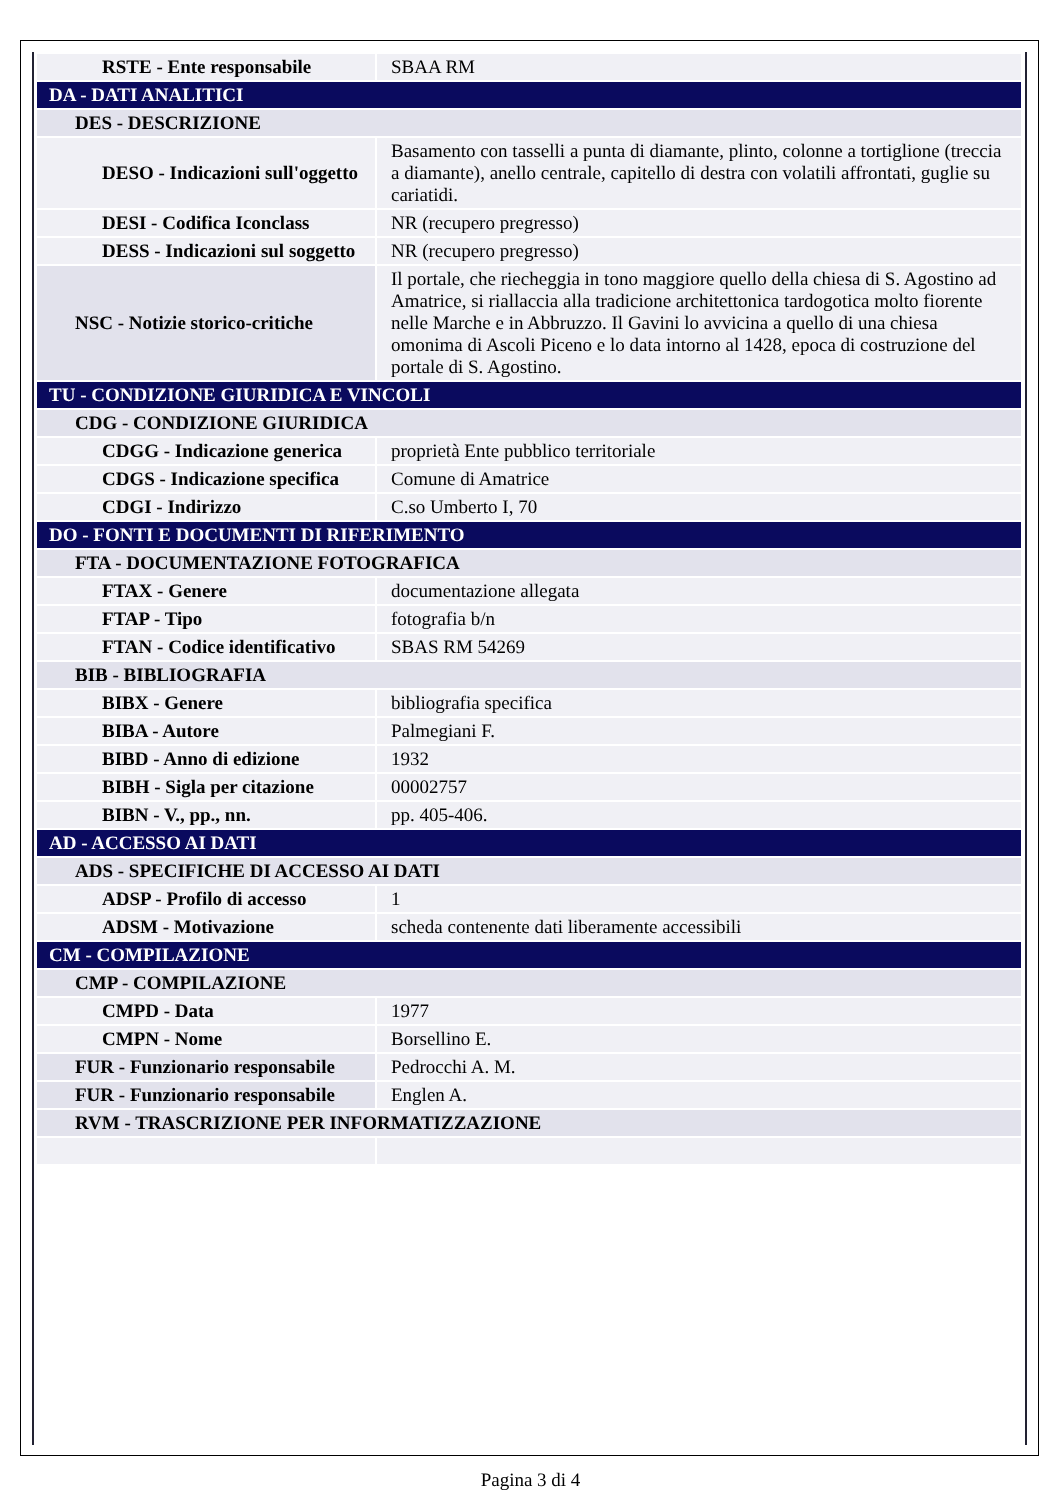| RSTE - Ente responsabile | SBAA RM |
| DA - DATI ANALITICI | |
| DES - DESCRIZIONE | |
| DESO - Indicazioni sull'oggetto | Basamento con tasselli a punta di diamante, plinto, colonne a tortiglione (treccia a diamante), anello centrale, capitello di destra con volatili affrontati, guglie su cariatidi. |
| DESI - Codifica Iconclass | NR (recupero pregresso) |
| DESS - Indicazioni sul soggetto | NR (recupero pregresso) |
| NSC - Notizie storico-critiche | Il portale, che riecheggia in tono maggiore quello della chiesa di S. Agostino ad Amatrice, si riallaccia alla tradicione architettonica tardogotica molto fiorente nelle Marche e in Abbruzzo. Il Gavini lo avvicina a quello di una chiesa omonima di Ascoli Piceno e lo data intorno al 1428, epoca di costruzione del portale di S. Agostino. |
| TU - CONDIZIONE GIURIDICA E VINCOLI | |
| CDG - CONDIZIONE GIURIDICA | |
| CDGG - Indicazione generica | proprietà Ente pubblico territoriale |
| CDGS - Indicazione specifica | Comune di Amatrice |
| CDGI - Indirizzo | C.so Umberto I, 70 |
| DO - FONTI E DOCUMENTI DI RIFERIMENTO | |
| FTA - DOCUMENTAZIONE FOTOGRAFICA | |
| FTAX - Genere | documentazione allegata |
| FTAP - Tipo | fotografia b/n |
| FTAN - Codice identificativo | SBAS RM 54269 |
| BIB - BIBLIOGRAFIA | |
| BIBX - Genere | bibliografia specifica |
| BIBA - Autore | Palmegiani F. |
| BIBD - Anno di edizione | 1932 |
| BIBH - Sigla per citazione | 00002757 |
| BIBN - V., pp., nn. | pp. 405-406. |
| AD - ACCESSO AI DATI | |
| ADS - SPECIFICHE DI ACCESSO AI DATI | |
| ADSP - Profilo di accesso | 1 |
| ADSM - Motivazione | scheda contenente dati liberamente accessibili |
| CM - COMPILAZIONE | |
| CMP - COMPILAZIONE | |
| CMPD - Data | 1977 |
| CMPN - Nome | Borsellino E. |
| FUR - Funzionario responsabile | Pedrocchi A. M. |
| FUR - Funzionario responsabile | Englen A. |
| RVM - TRASCRIZIONE PER INFORMATIZZAZIONE | |
Pagina 3 di 4